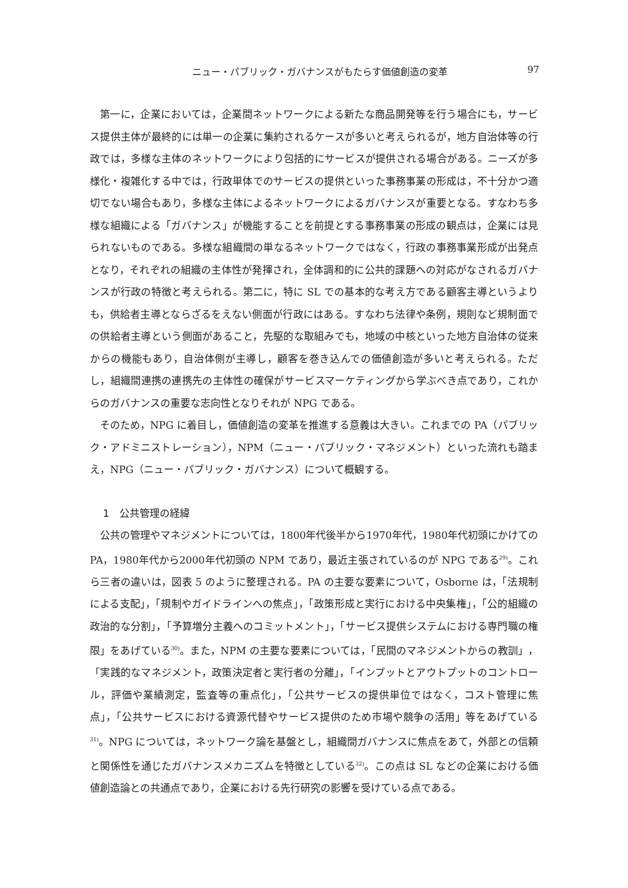ニュー・パブリック・ガバナンスがもたらす価値創造の変革 97
第一に，企業においては，企業間ネットワークによる新たな商品開発等を行う場合にも，サービス提供主体が最終的には単一の企業に集約されるケースが多いと考えられるが，地方自治体等の行政では，多様な主体のネットワークにより包括的にサービスが提供される場合がある。ニーズが多様化・複雑化する中では，行政単体でのサービスの提供といった事務事業の形成は，不十分かつ適切でない場合もあり，多様な主体によるネットワークによるガバナンスが重要となる。すなわち多様な組織による「ガバナンス」が機能することを前提とする事務事業の形成の観点は，企業には見られないものである。多様な組織間の単なるネットワークではなく，行政の事務事業形成が出発点となり，それぞれの組織の主体性が発揮され，全体調和的に公共的課題への対応がなされるガバナンスが行政の特徴と考えられる。第二に，特に SL での基本的な考え方である顧客主導というよりも，供給者主導とならざるをえない側面が行政にはある。すなわち法律や条例，規則など規制面での供給者主導という側面があること，先駆的な取組みでも，地域の中核といった地方自治体の従来からの機能もあり，自治体側が主導し，顧客を巻き込んでの価値創造が多いと考えられる。ただし，組織間連携の連携先の主体性の確保がサービスマーケティングから学ぶべき点であり，これからのガバナンスの重要な志向性となりそれが NPG である。
そのため，NPG に着目し，価値創造の変革を推進する意義は大きい。これまでの PA（パブリック・アドミニストレーション），NPM（ニュー・パブリック・マネジメント）といった流れも踏まえ，NPG（ニュー・パブリック・ガバナンス）について概観する。
1　公共管理の経緯
公共の管理やマネジメントについては，1800年代後半から1970年代，1980年代初頭にかけての PA，1980年代から2000年代初頭の NPM であり，最近主張されているのが NPG である<sup>29)</sup>。これら三者の違いは，図表 5 のように整理される。PA の主要な要素について，Osborne は，「法規制による支配」，「規制やガイドラインへの焦点」，「政策形成と実行における中央集権」，「公的組織の政治的な分割」，「予算増分主義へのコミットメント」，「サービス提供システムにおける専門職の権限」をあげている<sup>30)</sup>。また，NPM の主要な要素については，「民間のマネジメントからの教訓」，「実践的なマネジメント，政策決定者と実行者の分離」，「インプットとアウトプットのコントロール，評価や業績測定，監査等の重点化」，「公共サービスの提供単位ではなく，コスト管理に焦点」，「公共サービスにおける資源代替やサービス提供のため市場や競争の活用」等をあげている<sup>31)</sup>。NPG については，ネットワーク論を基盤とし，組織間ガバナンスに焦点をあて，外部との信頼と関係性を通じたガバナンスメカニズムを特徴としている<sup>32)</sup>。この点は SL などの企業における価値創造論との共通点であり，企業における先行研究の影響を受けている点である。